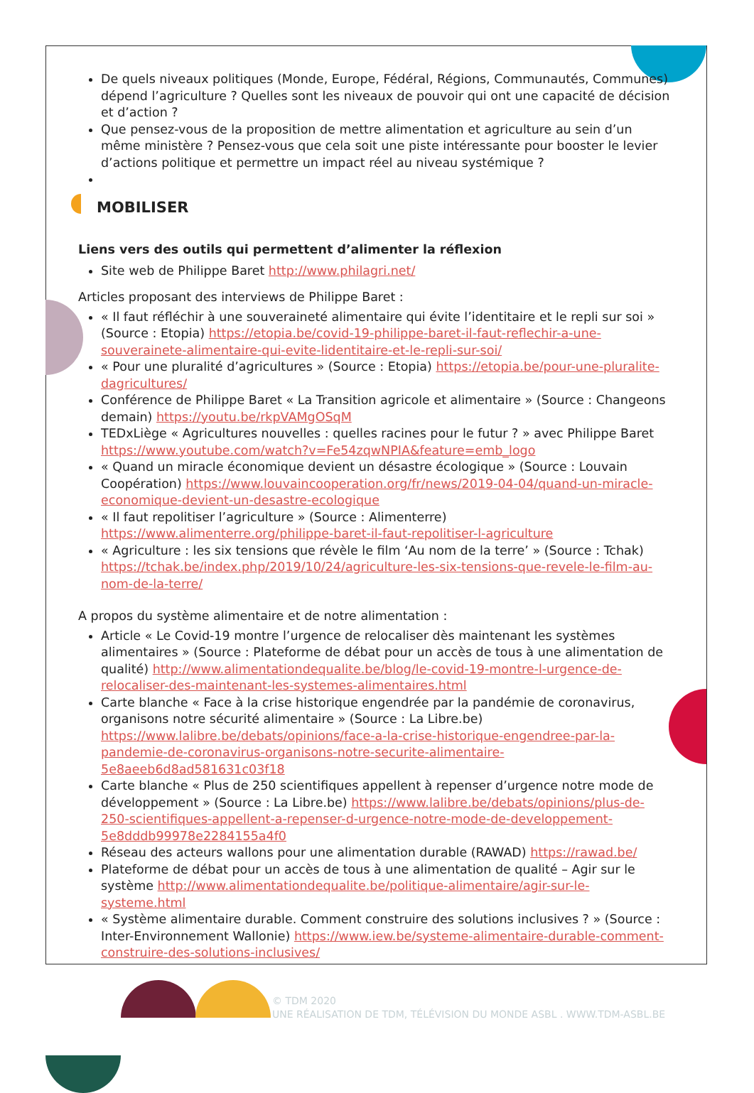De quels niveaux politiques (Monde, Europe, Fédéral, Régions, Communautés, Communes) dépend l’agriculture ? Quelles sont les niveaux de pouvoir qui ont une capacité de décision et d’action ?
Que pensez-vous de la proposition de mettre alimentation et agriculture au sein d’un même ministère ? Pensez-vous que cela soit une piste intéressante pour booster le levier d’actions politique et permettre un impact réel au niveau systémique ?
MOBILISER
Liens vers des outils qui permettent d’alimenter la réflexion
Site web de Philippe Baret http://www.philagri.net/
Articles proposant des interviews de Philippe Baret :
« Il faut réfléchir à une souveraineté alimentaire qui évite l’identitaire et le repli sur soi » (Source : Etopia) https://etopia.be/covid-19-philippe-baret-il-faut-reflechir-a-une-souverainete-alimentaire-qui-evite-lidentitaire-et-le-repli-sur-soi/
« Pour une pluralité d’agricultures » (Source : Etopia) https://etopia.be/pour-une-pluralite-dagricultures/
Conférence de Philippe Baret « La Transition agricole et alimentaire » (Source : Changeons demain) https://youtu.be/rkpVAMgOSqM
TEDxLiège « Agricultures nouvelles : quelles racines pour le futur ? » avec Philippe Baret https://www.youtube.com/watch?v=Fe54zqwNPIA&feature=emb_logo
« Quand un miracle économique devient un désastre écologique » (Source : Louvain Coopération) https://www.louvaincooperation.org/fr/news/2019-04-04/quand-un-miracle-economique-devient-un-desastre-ecologique
« Il faut repolitiser l’agriculture » (Source : Alimenterre) https://www.alimenterre.org/philippe-baret-il-faut-repolitiser-l-agriculture
« Agriculture : les six tensions que révèle le film ‘Au nom de la terre’ » (Source : Tchak) https://tchak.be/index.php/2019/10/24/agriculture-les-six-tensions-que-revele-le-film-au-nom-de-la-terre/
A propos du système alimentaire et de notre alimentation :
Article « Le Covid-19 montre l’urgence de relocaliser dès maintenant les systèmes alimentaires » (Source : Plateforme de débat pour un accès de tous à une alimentation de qualité) http://www.alimentationdequalite.be/blog/le-covid-19-montre-l-urgence-de-relocaliser-des-maintenant-les-systemes-alimentaires.html
Carte blanche « Face à la crise historique engendrée par la pandémie de coronavirus, organisons notre sécurité alimentaire » (Source : La Libre.be) https://www.lalibre.be/debats/opinions/face-a-la-crise-historique-engendree-par-la-pandemie-de-coronavirus-organisons-notre-securite-alimentaire-5e8aeeb6d8ad581631c03f18
Carte blanche « Plus de 250 scientifiques appellent à repenser d’urgence notre mode de développement » (Source : La Libre.be) https://www.lalibre.be/debats/opinions/plus-de-250-scientifiques-appellent-a-repenser-d-urgence-notre-mode-de-developpement-5e8dddb99978e2284155a4f0
Réseau des acteurs wallons pour une alimentation durable (RAWAD) https://rawad.be/
Plateforme de débat pour un accès de tous à une alimentation de qualité – Agir sur le système http://www.alimentationdequalite.be/politique-alimentaire/agir-sur-le-systeme.html
« Système alimentaire durable. Comment construire des solutions inclusives ? » (Source : Inter-Environnement Wallonie) https://www.iew.be/systeme-alimentaire-durable-comment-construire-des-solutions-inclusives/
© TDM 2020
UNE RÉALISATION DE TDM, TÉLÉVISION DU MONDE ASBL . WWW.TDM-ASBL.BE